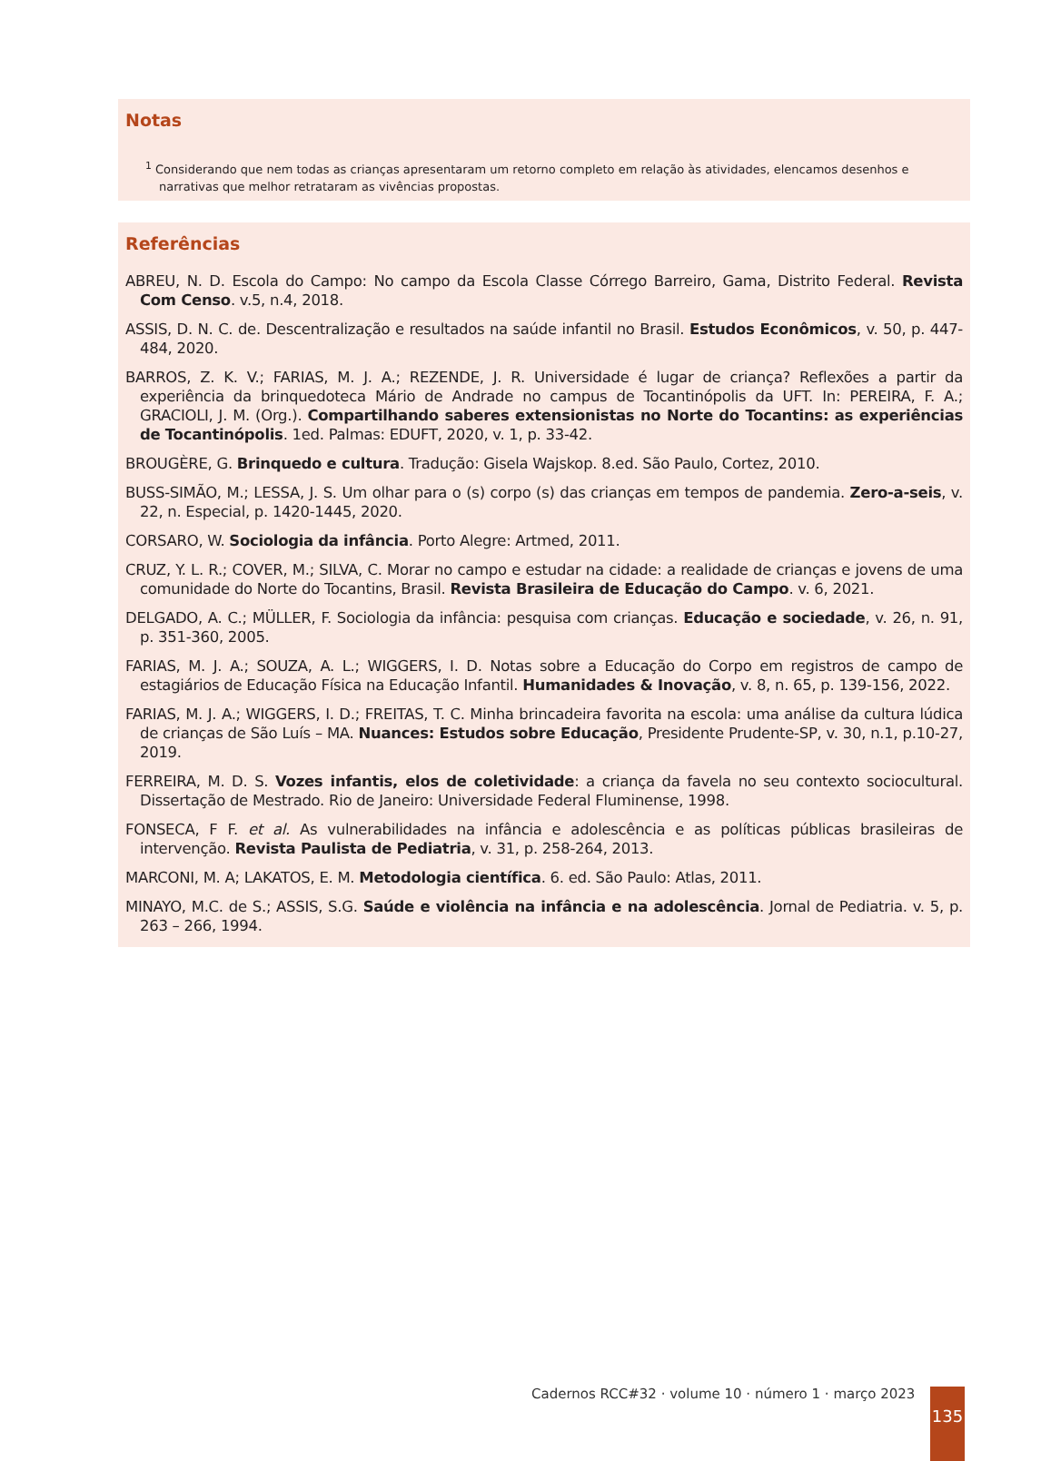Notas
<sup>1</sup> Considerando que nem todas as crianças apresentaram um retorno completo em relação às atividades, elencamos desenhos e narrativas que melhor retrataram as vivências propostas.
Referências
ABREU, N. D. Escola do Campo: No campo da Escola Classe Córrego Barreiro, Gama, Distrito Federal. Revista Com Censo. v.5, n.4, 2018.
ASSIS, D. N. C. de. Descentralização e resultados na saúde infantil no Brasil. Estudos Econômicos, v. 50, p. 447-484, 2020.
BARROS, Z. K. V.; FARIAS, M. J. A.; REZENDE, J. R. Universidade é lugar de criança? Reflexões a partir da experiência da brinquedoteca Mário de Andrade no campus de Tocantinópolis da UFT. In: PEREIRA, F. A.; GRACIOLI, J. M. (Org.). Compartilhando saberes extensionistas no Norte do Tocantins: as experiências de Tocantinópolis. 1ed. Palmas: EDUFT, 2020, v. 1, p. 33-42.
BROUGÈRE, G. Brinquedo e cultura. Tradução: Gisela Wajskop. 8.ed. São Paulo, Cortez, 2010.
BUSS-SIMÃO, M.; LESSA, J. S. Um olhar para o (s) corpo (s) das crianças em tempos de pandemia. Zero-a-seis, v. 22, n. Especial, p. 1420-1445, 2020.
CORSARO, W. Sociologia da infância. Porto Alegre: Artmed, 2011.
CRUZ, Y. L. R.; COVER, M.; SILVA, C. Morar no campo e estudar na cidade: a realidade de crianças e jovens de uma comunidade do Norte do Tocantins, Brasil. Revista Brasileira de Educação do Campo. v. 6, 2021.
DELGADO, A. C.; MÜLLER, F. Sociologia da infância: pesquisa com crianças. Educação e sociedade, v. 26, n. 91, p. 351-360, 2005.
FARIAS, M. J. A.; SOUZA, A. L.; WIGGERS, I. D. Notas sobre a Educação do Corpo em registros de campo de estagiários de Educação Física na Educação Infantil. Humanidades & Inovação, v. 8, n. 65, p. 139-156, 2022.
FARIAS, M. J. A.; WIGGERS, I. D.; FREITAS, T. C. Minha brincadeira favorita na escola: uma análise da cultura lúdica de crianças de São Luís – MA. Nuances: Estudos sobre Educação, Presidente Prudente-SP, v. 30, n.1, p.10-27, 2019.
FERREIRA, M. D. S. Vozes infantis, elos de coletividade: a criança da favela no seu contexto sociocultural. Dissertação de Mestrado. Rio de Janeiro: Universidade Federal Fluminense, 1998.
FONSECA, F F. et al. As vulnerabilidades na infância e adolescência e as políticas públicas brasileiras de intervenção. Revista Paulista de Pediatria, v. 31, p. 258-264, 2013.
MARCONI, M. A; LAKATOS, E. M. Metodologia científica. 6. ed. São Paulo: Atlas, 2011.
MINAYO, M.C. de S.; ASSIS, S.G. Saúde e violência na infância e na adolescência. Jornal de Pediatria. v. 5, p. 263 – 266, 1994.
Cadernos RCC#32 · volume 10 · número 1 · março 2023
135